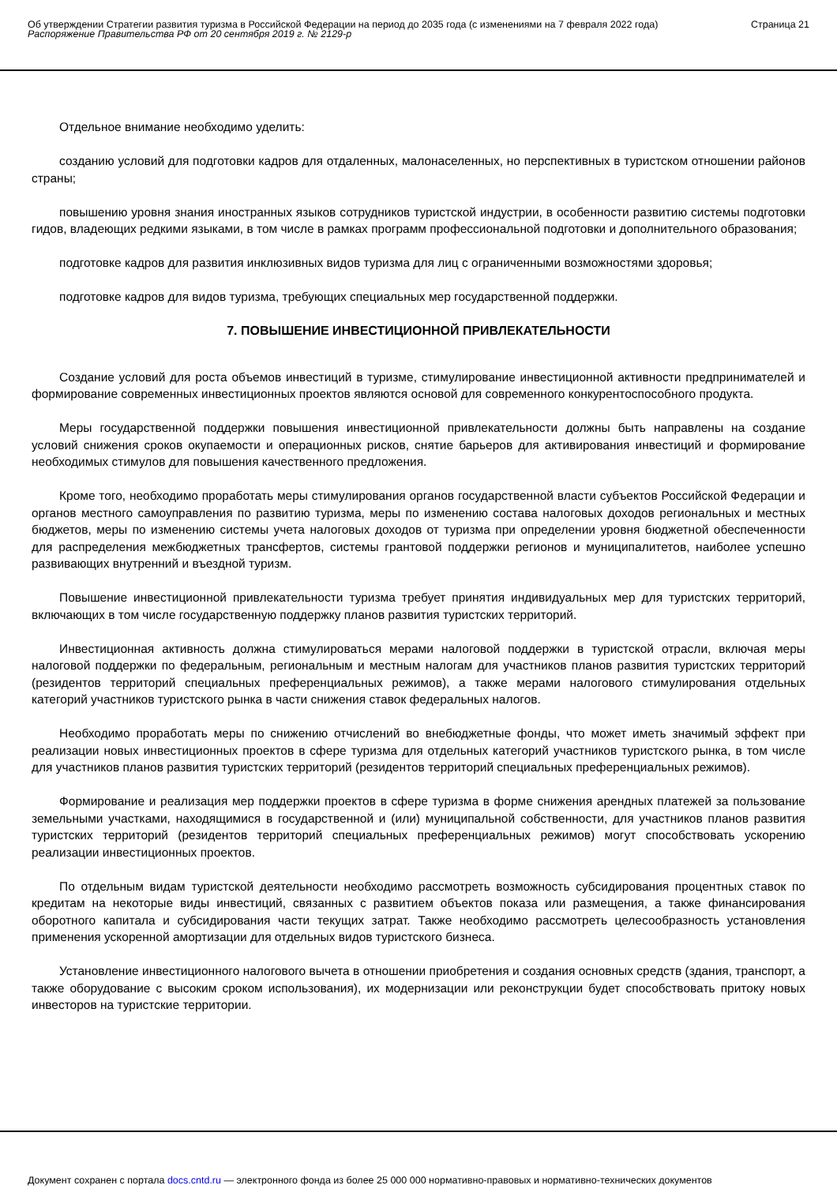Об утверждении Стратегии развития туризма в Российской Федерации на период до 2035 года (с изменениями на 7 февраля 2022 года)
Распоряжение Правительства РФ от 20 сентября 2019 г. № 2129-р
Страница 21
Отдельное внимание необходимо уделить:
созданию условий для подготовки кадров для отдаленных, малонаселенных, но перспективных в туристском отношении районов страны;
повышению уровня знания иностранных языков сотрудников туристской индустрии, в особенности развитию системы подготовки гидов, владеющих редкими языками, в том числе в рамках программ профессиональной подготовки и дополнительного образования;
подготовке кадров для развития инклюзивных видов туризма для лиц с ограниченными возможностями здоровья;
подготовке кадров для видов туризма, требующих специальных мер государственной поддержки.
7. ПОВЫШЕНИЕ ИНВЕСТИЦИОННОЙ ПРИВЛЕКАТЕЛЬНОСТИ
Создание условий для роста объемов инвестиций в туризме, стимулирование инвестиционной активности предпринимателей и формирование современных инвестиционных проектов являются основой для современного конкурентоспособного продукта.
Меры государственной поддержки повышения инвестиционной привлекательности должны быть направлены на создание условий снижения сроков окупаемости и операционных рисков, снятие барьеров для активирования инвестиций и формирование необходимых стимулов для повышения качественного предложения.
Кроме того, необходимо проработать меры стимулирования органов государственной власти субъектов Российской Федерации и органов местного самоуправления по развитию туризма, меры по изменению состава налоговых доходов региональных и местных бюджетов, меры по изменению системы учета налоговых доходов от туризма при определении уровня бюджетной обеспеченности для распределения межбюджетных трансфертов, системы грантовой поддержки регионов и муниципалитетов, наиболее успешно развивающих внутренний и въездной туризм.
Повышение инвестиционной привлекательности туризма требует принятия индивидуальных мер для туристских территорий, включающих в том числе государственную поддержку планов развития туристских территорий.
Инвестиционная активность должна стимулироваться мерами налоговой поддержки в туристской отрасли, включая меры налоговой поддержки по федеральным, региональным и местным налогам для участников планов развития туристских территорий (резидентов территорий специальных преференциальных режимов), а также мерами налогового стимулирования отдельных категорий участников туристского рынка в части снижения ставок федеральных налогов.
Необходимо проработать меры по снижению отчислений во внебюджетные фонды, что может иметь значимый эффект при реализации новых инвестиционных проектов в сфере туризма для отдельных категорий участников туристского рынка, в том числе для участников планов развития туристских территорий (резидентов территорий специальных преференциальных режимов).
Формирование и реализация мер поддержки проектов в сфере туризма в форме снижения арендных платежей за пользование земельными участками, находящимися в государственной и (или) муниципальной собственности, для участников планов развития туристских территорий (резидентов территорий специальных преференциальных режимов) могут способствовать ускорению реализации инвестиционных проектов.
По отдельным видам туристской деятельности необходимо рассмотреть возможность субсидирования процентных ставок по кредитам на некоторые виды инвестиций, связанных с развитием объектов показа или размещения, а также финансирования оборотного капитала и субсидирования части текущих затрат. Также необходимо рассмотреть целесообразность установления применения ускоренной амортизации для отдельных видов туристского бизнеса.
Установление инвестиционного налогового вычета в отношении приобретения и создания основных средств (здания, транспорт, а также оборудование с высоким сроком использования), их модернизации или реконструкции будет способствовать притоку новых инвесторов на туристские территории.
Документ сохранен с портала docs.cntd.ru — электронного фонда из более 25 000 000 нормативно-правовых и нормативно-технических документов